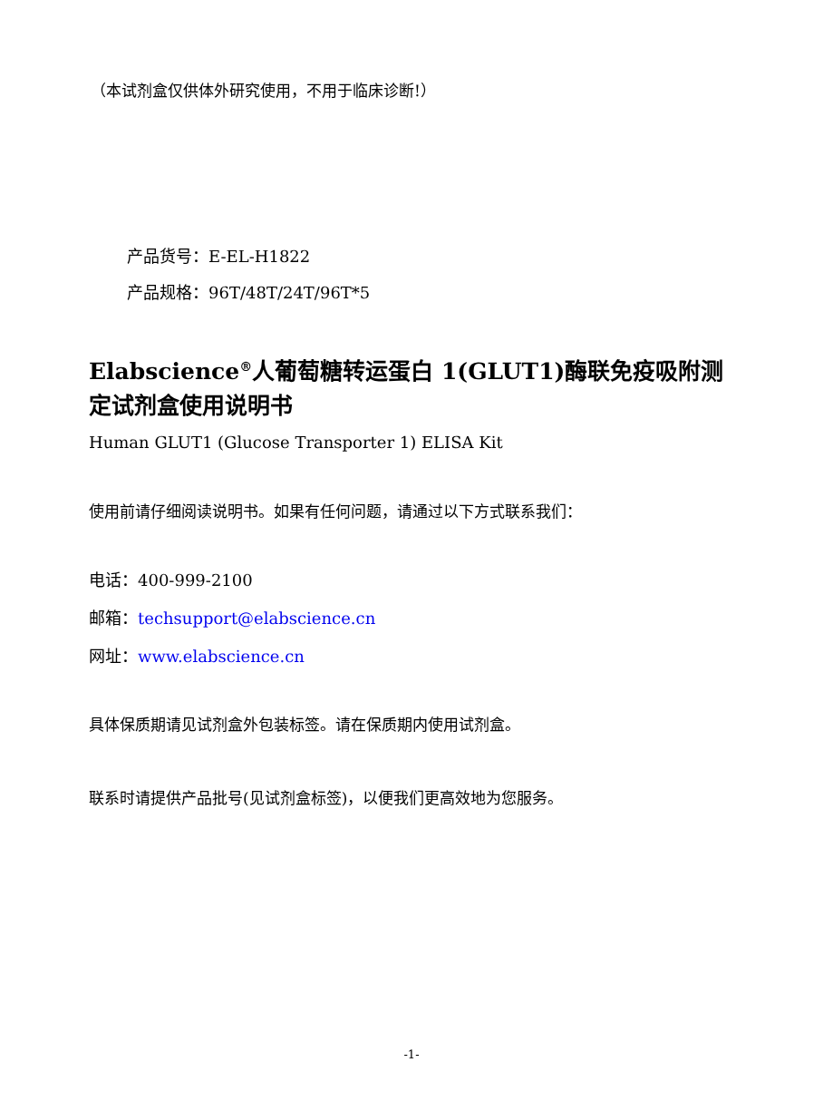（本试剂盒仅供体外研究使用，不用于临床诊断!）
产品货号：E-EL-H1822
产品规格：96T/48T/24T/96T*5
Elabscience<sup>®</sup>人葡萄糖转运蛋白 1(GLUT1)酶联免疫吸附测定试剂盒使用说明书
Human GLUT1 (Glucose Transporter 1) ELISA Kit
使用前请仔细阅读说明书。如果有任何问题，请通过以下方式联系我们：
电话：400-999-2100
邮箱：techsupport@elabscience.cn
网址：www.elabscience.cn
具体保质期请见试剂盒外包装标签。请在保质期内使用试剂盒。
联系时请提供产品批号(见试剂盒标签)，以便我们更高效地为您服务。
-1-